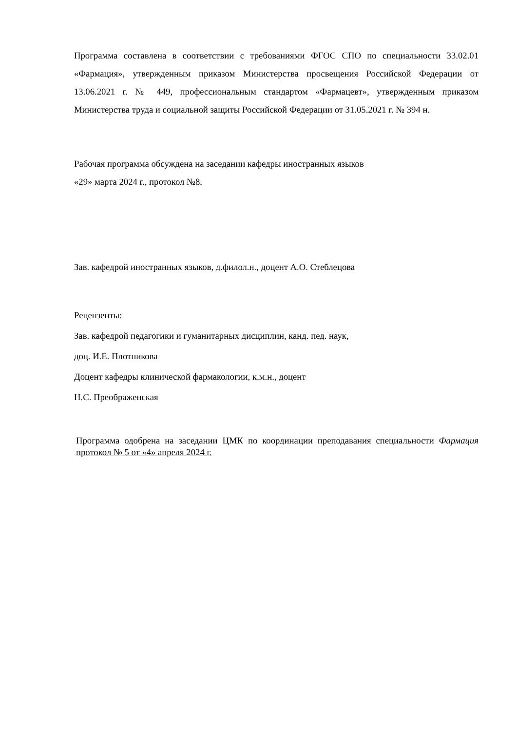Программа составлена в соответствии с требованиями ФГОС СПО по специальности 33.02.01 «Фармация», утвержденным приказом Министерства просвещения Российской Федерации от 13.06.2021 г. № 449, профессиональным стандартом «Фармацевт», утвержденным приказом Министерства труда и социальной защиты Российской Федерации от 31.05.2021 г. № 394 н.
Рабочая программа обсуждена на заседании кафедры иностранных языков
«29» марта 2024 г., протокол №8.
Зав. кафедрой иностранных языков, д.филол.н., доцент А.О. Стеблецова
Рецензенты:
Зав. кафедрой педагогики и гуманитарных дисциплин, канд. пед. наук,
доц. И.Е. Плотникова
Доцент кафедры клинической фармакологии, к.м.н., доцент
Н.С. Преображенская
Программа одобрена на заседании ЦМК по координации преподавания специальности Фармация протокол № 5 от «4» апреля 2024 г.